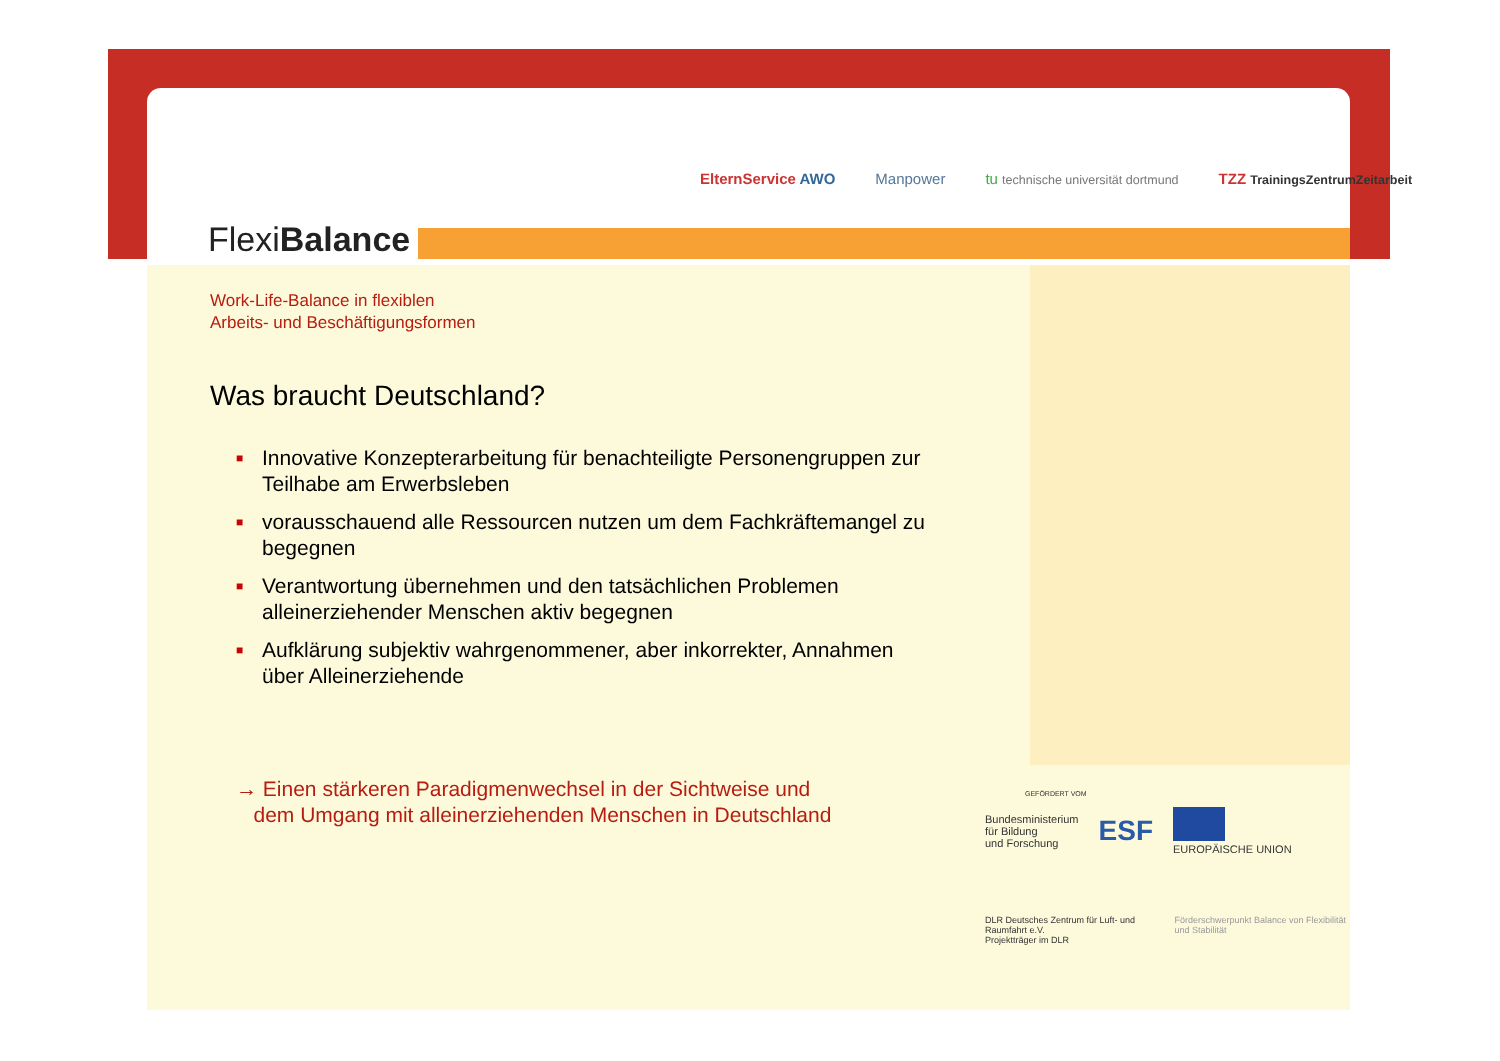FlexiBalance
ElternService AWO Manpower tu technische universität dortmund TZZ TrainingsZentrumZeitarbeit
Work-Life-Balance in flexiblen
Arbeits- und Beschäftigungsformen
Was braucht Deutschland?
■ Innovative Konzepterarbeitung für benachteiligte Personengruppen zur Teilhabe am Erwerbsleben
■ vorausschauend alle Ressourcen nutzen um dem Fachkräftemangel zu begegnen
■ Verantwortung übernehmen und den tatsächlichen Problemen alleinerziehender Menschen aktiv begegnen
■ Aufklärung subjektiv wahrgenommener, aber inkorrekter, Annahmen über Alleinerziehende
→ Einen stärkeren Paradigmenwechsel in der Sichtweise und
dem Umgang mit alleinerziehenden Menschen in Deutschland
GEFÖRDERT VOM
Bundesministerium
für Bildung
und Forschung ESF
EUROPÄISCHE UNION
DLR Deutsches Zentrum für Luft- und Raumfahrt e.V.
Projektträger im DLR Förderschwerpunkt Balance von Flexibilität und Stabilität